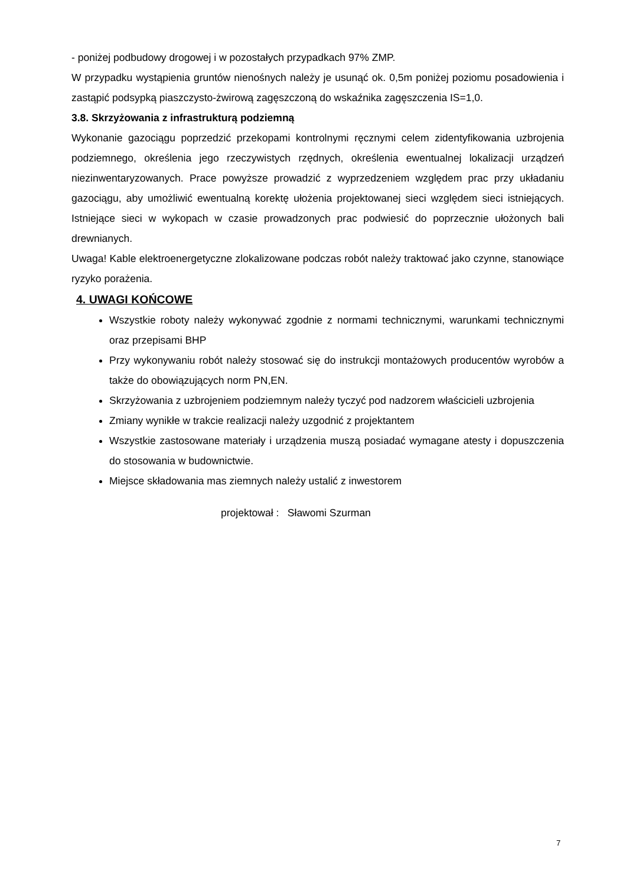- poniżej podbudowy drogowej i w pozostałych przypadkach 97% ZMP.
W przypadku wystąpienia gruntów nienośnych należy je usunąć ok. 0,5m poniżej poziomu posadowienia i zastąpić podsypką piaszczysto-żwirową zagęszczoną do wskaźnika zagęszczenia IS=1,0.
3.8. Skrzyżowania z infrastrukturą podziemną
Wykonanie gazociągu poprzedzić przekopami kontrolnymi ręcznymi celem zidentyfikowania uzbrojenia podziemnego, określenia jego rzeczywistych rzędnych, określenia ewentualnej lokalizacji urządzeń niezinwentaryzowanych. Prace powyższe prowadzić z wyprzedzeniem względem prac przy układaniu gazociągu, aby umożliwić ewentualną korektę ułożenia projektowanej sieci względem sieci istniejących. Istniejące sieci w wykopach w czasie prowadzonych prac podwiesić do poprzecznie ułożonych bali drewnianych.
Uwaga! Kable elektroenergetyczne zlokalizowane podczas robót należy traktować jako czynne, stanowiące ryzyko porażenia.
4. UWAGI KOŃCOWE
Wszystkie roboty należy wykonywać zgodnie z normami technicznymi, warunkami technicznymi oraz przepisami BHP
Przy wykonywaniu robót należy stosować się do instrukcji montażowych producentów wyrobów a także do obowiązujących norm PN,EN.
Skrzyżowania z uzbrojeniem podziemnym należy tyczyć pod nadzorem właścicieli uzbrojenia
Zmiany wynikłe w trakcie realizacji należy uzgodnić z projektantem
Wszystkie zastosowane materiały i urządzenia muszą posiadać wymagane atesty i dopuszczenia do stosowania w budownictwie.
Miejsce składowania mas ziemnych należy ustalić z inwestorem
projektował : Sławomi Szurman
7